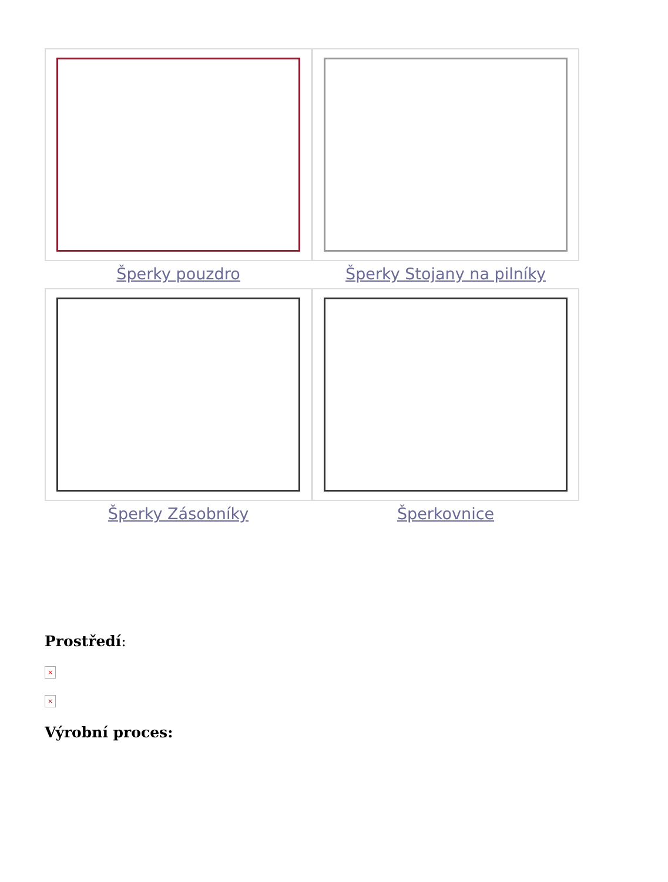Šperky pouzdro
Šperky Stojany na pilníky
Šperky Zásobníky
Šperkovnice
Prostředí:
×
×
Výrobní proces: